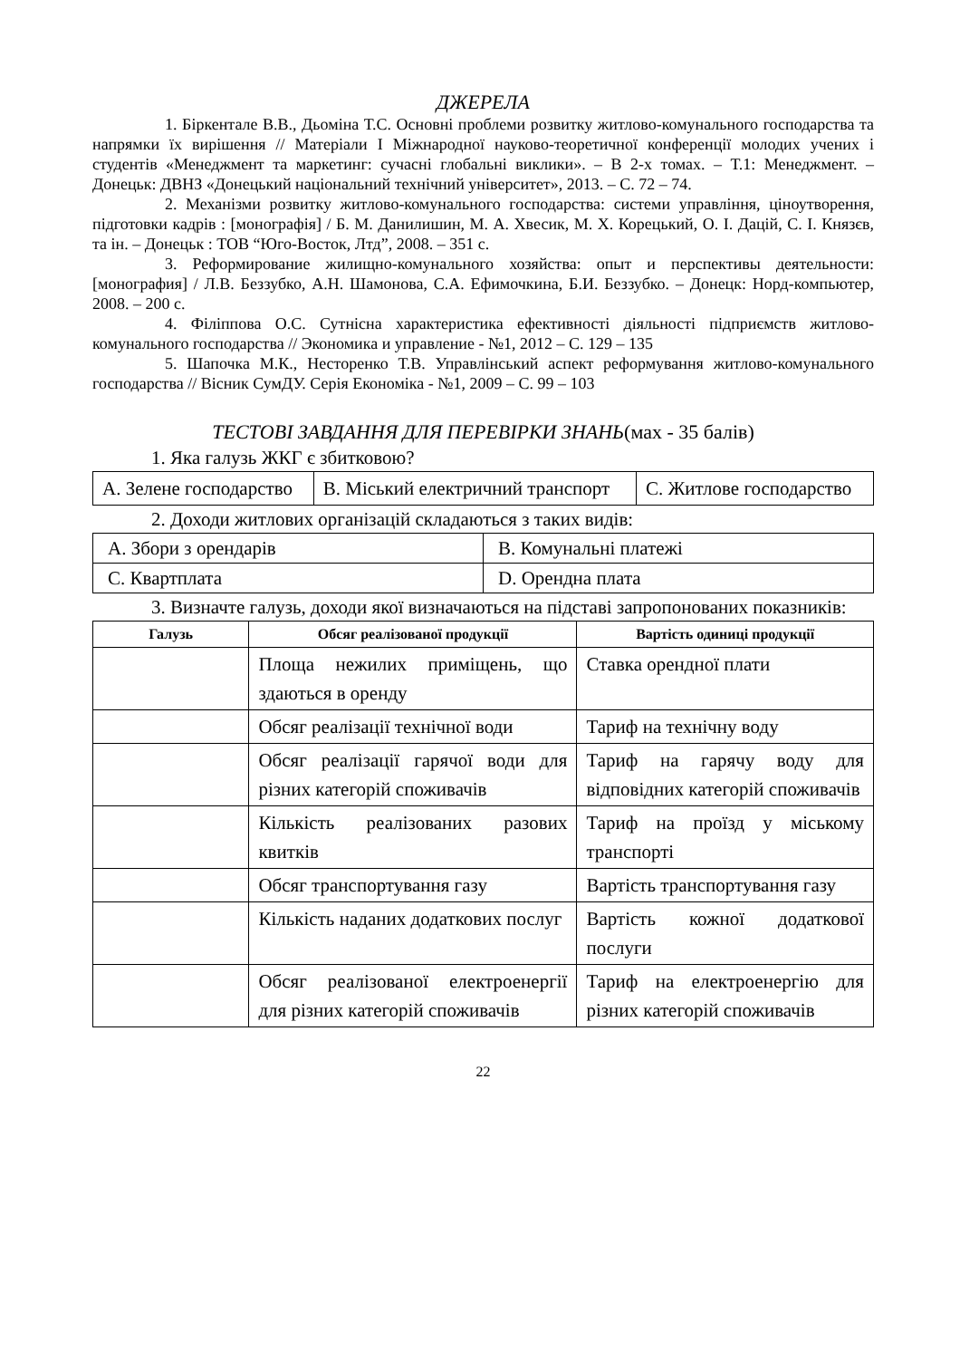ДЖЕРЕЛА
1. Біркентале В.В., Дьоміна Т.С. Основні проблеми розвитку житлово-комунального господарства та напрямки їх вирішення // Матеріали І Міжнародної науково-теоретичної конференції молодих учених і студентів «Менеджмент та маркетинг: сучасні глобальні виклики». – В 2-х томах. – Т.1: Менеджмент. – Донецьк: ДВНЗ «Донецький національний технічний університет», 2013. – С. 72 – 74.
2. Механізми розвитку житлово-комунального господарства: системи управління, ціноутворення, підготовки кадрів : [монографія] / Б. М. Данилишин, М. А. Хвесик, М. Х. Корецький, О. І. Дацій, С. І. Князєв, та ін. – Донецьк : ТОВ “Юго-Восток, Лтд”, 2008. – 351 с.
3. Реформирование жилищно-комунального хозяйства: опыт и перспективы деятельности: [монография] / Л.В. Беззубко, А.Н. Шамонова, С.А. Ефимочкина, Б.И. Беззубко. – Донецк: Норд-компьютер, 2008. – 200 с.
4. Філіппова О.С. Сутнісна характеристика ефективності діяльності підприємств житлово-комунального господарства // Экономика и управление - №1, 2012 – С. 129 – 135
5. Шапочка М.К., Несторенко Т.В. Управлінський аспект реформування житлово-комунального господарства // Вісник СумДУ. Серія Економіка - №1, 2009 – С. 99 – 103
ТЕСТОВІ ЗАВДАННЯ ДЛЯ ПЕРЕВІРКИ ЗНАНЬ(мах - 35 балів)
1. Яка галузь ЖКГ є збитковою?
| А. Зелене господарство | В. Міський електричний транспорт | С. Житлове господарство |
2. Доходи житлових організацій складаються з таких видів:
| А. Збори з орендарів | В. Комунальні платежі |
| С. Квартплата | D. Орендна плата |
3. Визначте галузь, доходи якої визначаються на підставі запропонованих показників:
| Галузь | Обсяг реалізованої продукції | Вартість одиниці продукції |
| --- | --- | --- |
| | Площа нежилих приміщень, що здаються в оренду | Ставка орендної плати |
| | Обсяг реалізації технічної води | Тариф на технічну воду |
| | Обсяг реалізації гарячої води для різних категорій споживачів | Тариф на гарячу воду для відповідних категорій споживачів |
| | Кількість реалізованих разових квитків | Тариф на проїзд у міському транспорті |
| | Обсяг транспортування газу | Вартість транспортування газу |
| | Кількість наданих додаткових послуг | Вартість кожної додаткової послуги |
| | Обсяг реалізованої електроенергії для різних категорій споживачів | Тариф на електроенергію для різних категорій споживачів |
22